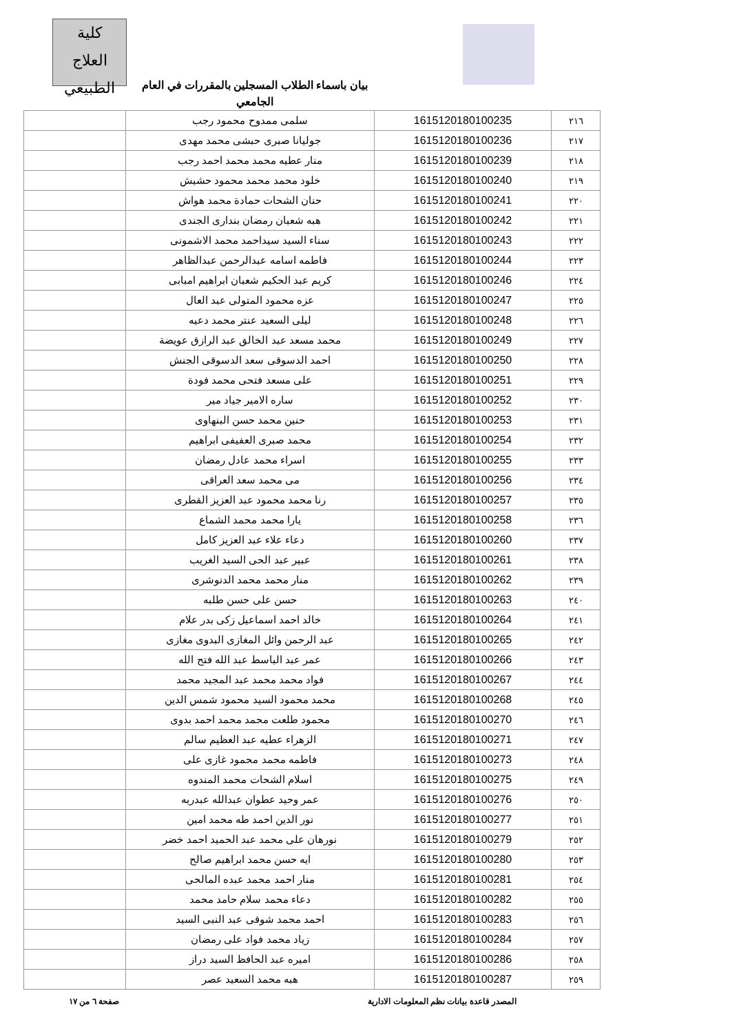كلية
العلاج الطبيعي
بيان باسماء الطلاب المسجلين بالمقررات في العام الجامعي
| ٢١٦ | 1615120180100235 | سلمى ممدوح محمود رجب | |
| ٢١٧ | 1615120180100236 | جوليانا صبرى حبشى محمد مهدى | |
| ٢١٨ | 1615120180100239 | منار عطيه محمد محمد احمد رجب | |
| ٢١٩ | 1615120180100240 | خلود محمد محمد محمود حشيش | |
| ٢٢٠ | 1615120180100241 | حنان الشحات حمادة محمد هواش | |
| ٢٢١ | 1615120180100242 | هبه شعبان رمضان بندارى الجندى | |
| ٢٢٢ | 1615120180100243 | سناء السيد سيداحمد محمد الاشمونى | |
| ٢٢٣ | 1615120180100244 | فاطمه اسامه عبدالرحمن عبدالظاهر | |
| ٢٢٤ | 1615120180100246 | كريم عبد الحكيم شعبان ابراهيم امبابى | |
| ٢٢٥ | 1615120180100247 | عزه محمود المتولى عبد العال | |
| ٢٢٦ | 1615120180100248 | ليلى السعيد عنتر محمد دعيه | |
| ٢٢٧ | 1615120180100249 | محمد مسعد عبد الخالق عبد الرازق عويضة | |
| ٢٢٨ | 1615120180100250 | احمد الدسوقى سعد الدسوقى الجنش | |
| ٢٢٩ | 1615120180100251 | على مسعد فتحى محمد فودة | |
| ٢٣٠ | 1615120180100252 | ساره الامير جياد مير | |
| ٢٣١ | 1615120180100253 | حنين محمد حسن البنهاوى | |
| ٢٣٢ | 1615120180100254 | محمد صبرى العفيفى ابراهيم | |
| ٢٣٣ | 1615120180100255 | اسراء محمد عادل رمضان | |
| ٢٣٤ | 1615120180100256 | مى محمد سعد العراقى | |
| ٢٣٥ | 1615120180100257 | رنا محمد محمود عبد العزيز القطرى | |
| ٢٣٦ | 1615120180100258 | يارا محمد محمد الشماع | |
| ٢٣٧ | 1615120180100260 | دعاء علاء عبد العزيز كامل | |
| ٢٣٨ | 1615120180100261 | عبير عبد الحى السيد الغريب | |
| ٢٣٩ | 1615120180100262 | منار محمد محمد الدنوشرى | |
| ٢٤٠ | 1615120180100263 | حسن على حسن طلبه | |
| ٢٤١ | 1615120180100264 | خالد احمد اسماعيل زكى بدر علام | |
| ٢٤٢ | 1615120180100265 | عبد الرحمن وائل المغازى البدوى مغازى | |
| ٢٤٣ | 1615120180100266 | عمر عبد الباسط عبد الله فتح الله | |
| ٢٤٤ | 1615120180100267 | فواد محمد محمد عبد المجيد محمد | |
| ٢٤٥ | 1615120180100268 | محمد محمود السيد محمود شمس الدين | |
| ٢٤٦ | 1615120180100270 | محمود طلعت محمد محمد احمد بدوى | |
| ٢٤٧ | 1615120180100271 | الزهراء عطيه عبد العظيم سالم | |
| ٢٤٨ | 1615120180100273 | فاطمه محمد محمود غازى على | |
| ٢٤٩ | 1615120180100275 | اسلام الشحات محمد المندوه | |
| ٢٥٠ | 1615120180100276 | عمر وحيد عطوان عبدالله عبدربه | |
| ٢٥١ | 1615120180100277 | نور الدين احمد طه محمد امين | |
| ٢٥٢ | 1615120180100279 | نورهان على محمد عبد الحميد احمد خضر | |
| ٢٥٣ | 1615120180100280 | ايه حسن محمد ابراهيم صالح | |
| ٢٥٤ | 1615120180100281 | منار احمد محمد عبده المالحى | |
| ٢٥٥ | 1615120180100282 | دعاء محمد سلام حامد محمد | |
| ٢٥٦ | 1615120180100283 | احمد محمد شوقى عبد النبى السيد | |
| ٢٥٧ | 1615120180100284 | زياد محمد فواد على رمضان | |
| ٢٥٨ | 1615120180100286 | اميره عبد الحافظ السيد دراز | |
| ٢٥٩ | 1615120180100287 | هبه محمد السعيد عصر | |
المصدر قاعدة بيانات نظم المعلومات الادارية صفحة ٦ من ١٧